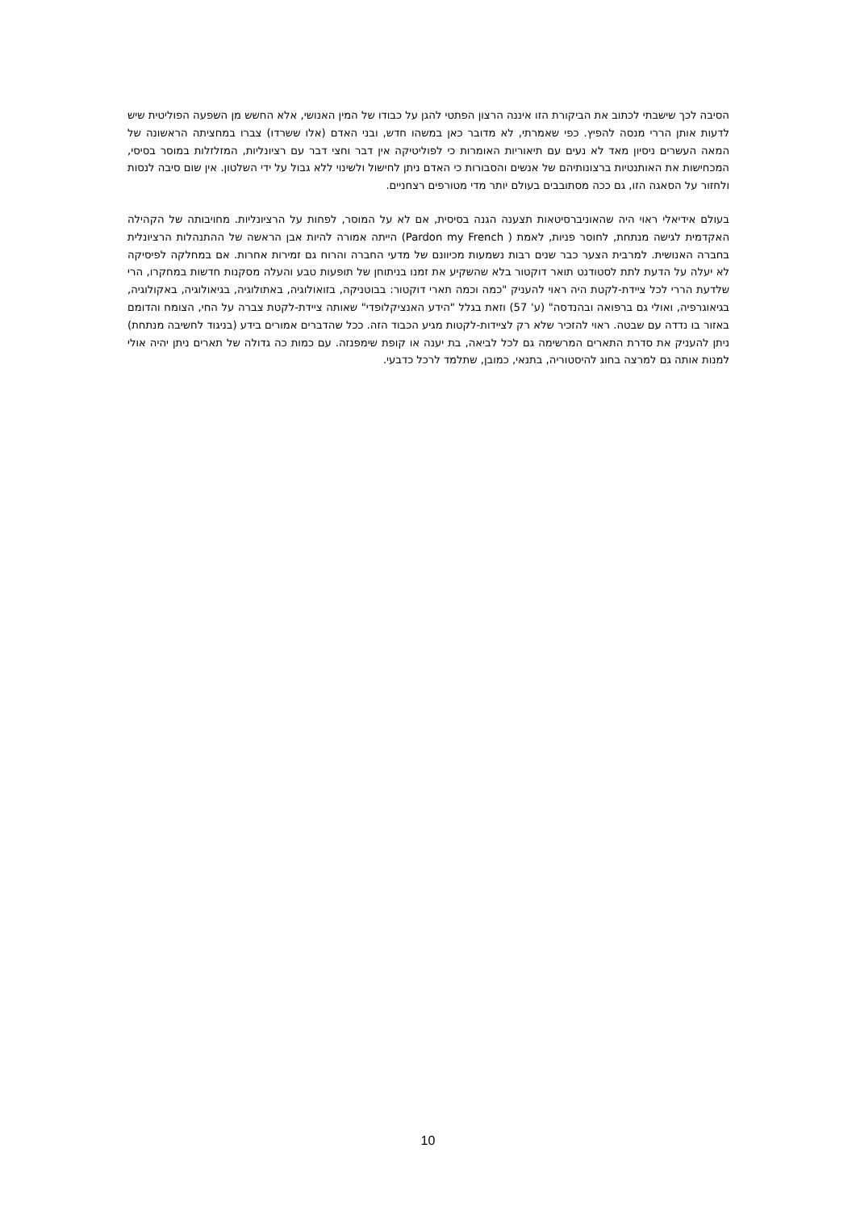הסיבה לכך שישבתי לכתוב את הביקורת הזו איננה הרצון הפתטי להגן על כבודו של המין האנושי, אלא החשש מן השפעה הפוליטית שיש לדעות אותן הררי מנסה להפיץ. כפי שאמרתי, לא מדובר כאן במשהו חדש, ובני האדם (אלו ששרדו) צברו במחציתה הראשונה של המאה העשרים ניסיון מאד לא נעים עם תיאוריות האומרות כי לפוליטיקה אין דבר וחצי דבר עם רציונליות, המזלזלות במוסר בסיסי, המכחישות את האותנטיות ברצונותיהם של אנשים והסבורות כי האדם ניתן לחישול ולשינוי ללא גבול על ידי השלטון. אין שום סיבה לנסות ולחזור על הסאגה הזו, גם ככה מסתובבים בעולם יותר מדי מטורפים רצחניים.
בעולם אידיאלי ראוי היה שהאוניברסיטאות תצענה הגנה בסיסית, אם לא על המוסר, לפחות על הרציונליות. מחויבותה של הקהילה האקדמית לגישה מנתחת, לחוסר פניות, לאמת ( Pardon my French) הייתה אמורה להיות אבן הראשה של ההתנהלות הרציונלית בחברה האנושית. למרבית הצער כבר שנים רבות נשמעות מכיוונם של מדעי החברה והרוח גם זמירות אחרות. אם במחלקה לפיסיקה לא יעלה על הדעת לתת לסטודנט תואר דוקטור בלא שהשקיע את זמנו בניתוחן של תופעות טבע והעלה מסקנות חדשות במחקרו, הרי שלדעת הררי לכל ציידת-לקטת היה ראוי להעניק "כמה וכמה תארי דוקטור: בבוטניקה, בזואולוגיה, באתולוגיה, בגיאולוגיה, באקולוגיה, בגיאוגרפיה, ואולי גם ברפואה ובהנדסה" (ע' 57) וזאת בגלל "הידע האנציקלופדי" שאותה ציידת-לקטת צברה על החי, הצומח והדומם באזור בו נדדה עם שבטה. ראוי להזכיר שלא רק לציידות-לקטות מגיע הכבוד הזה. ככל שהדברים אמורים בידע (בניגוד לחשיבה מנתחת) ניתן להעניק את סדרת התארים המרשימה גם לכל לביאה, בת יענה או קופת שימפנזה. עם כמות כה גדולה של תארים ניתן יהיה אולי למנות אותה גם למרצה בחוג להיסטוריה, בתנאי, כמובן, שתלמד לרכל כדבעי.
10